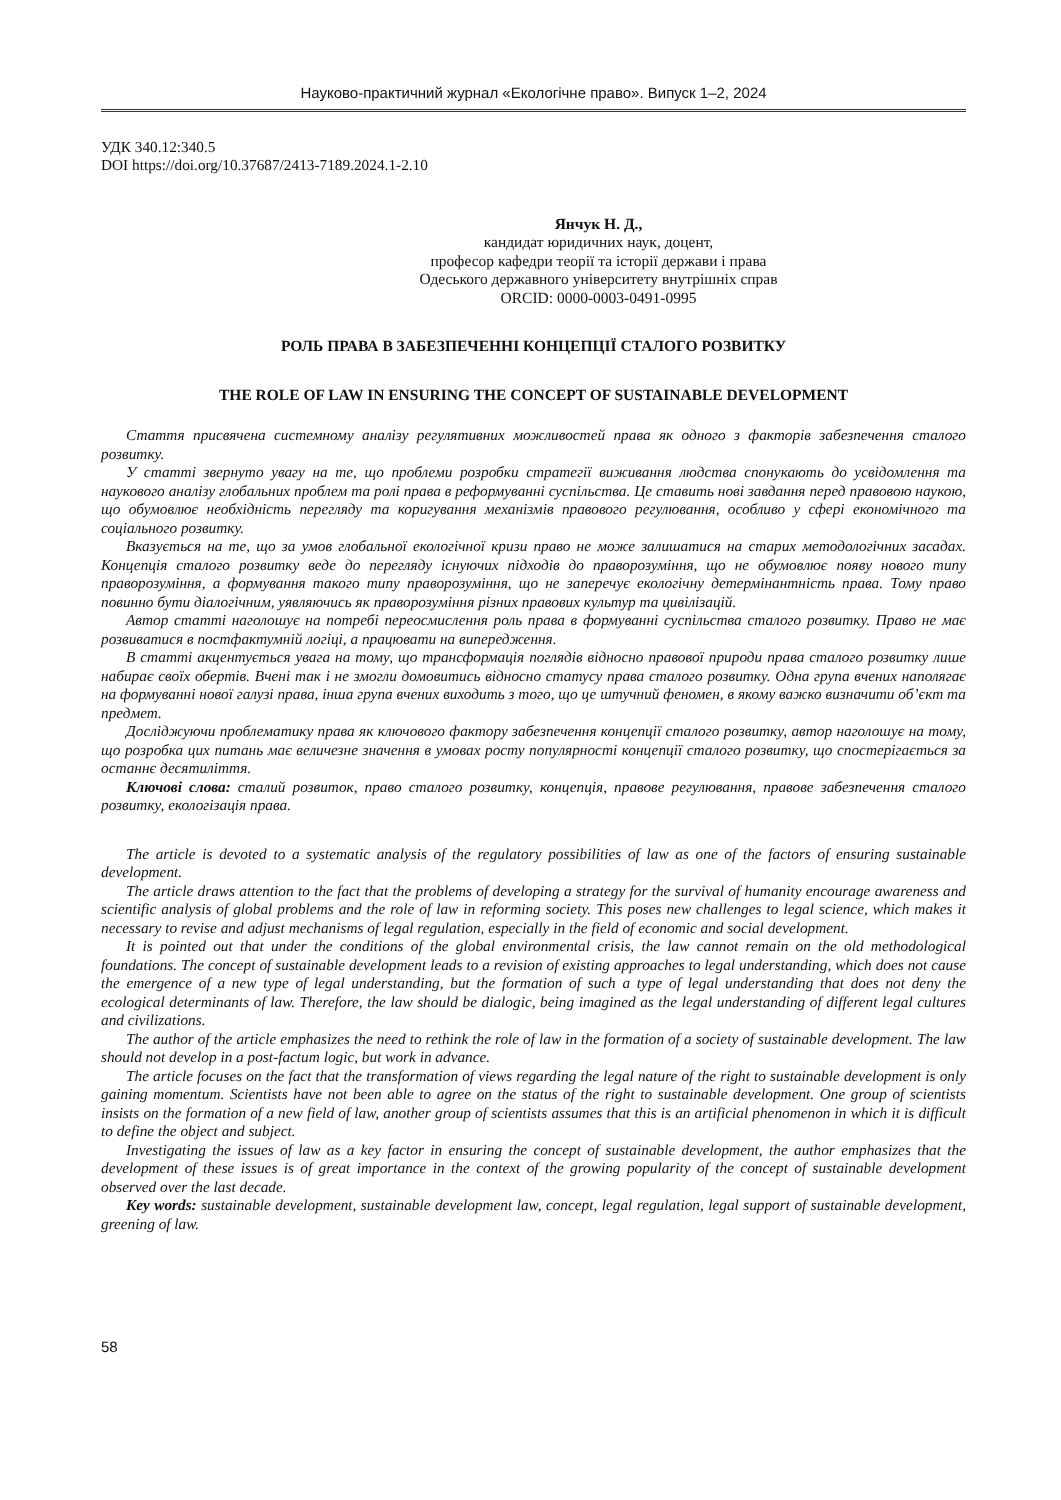Науково-практичний журнал «Екологічне право». Випуск 1–2, 2024
УДК 340.12:340.5
DOI https://doi.org/10.37687/2413-7189.2024.1-2.10
Янчук Н. Д.,
кандидат юридичних наук, доцент,
професор кафедри теорії та історії держави і права
Одеського державного університету внутрішніх справ
ORCID: 0000-0003-0491-0995
РОЛЬ ПРАВА В ЗАБЕЗПЕЧЕННІ КОНЦЕПЦІЇ СТАЛОГО РОЗВИТКУ
THE ROLE OF LAW IN ENSURING THE CONCEPT OF SUSTAINABLE DEVELOPMENT
Стаття присвячена системному аналізу регулятивних можливостей права як одного з факторів забезпечення сталого розвитку.
У статті звернуто увагу на те, що проблеми розробки стратегії виживання людства спонукають до усвідомлення та наукового аналізу глобальних проблем та ролі права в реформуванні суспільства. Це ставить нові завдання перед правовою наукою, що обумовлює необхідність перегляду та коригування механізмів правового регулювання, особливо у сфері економічного та соціального розвитку.
Вказується на те, що за умов глобальної екологічної кризи право не може залишатися на старих методологічних засадах. Концепція сталого розвитку веде до перегляду існуючих підходів до праворозуміння, що не обумовлює появу нового типу праворозуміння, а формування такого типу праворозуміння, що не заперечує екологічну детермінантність права. Тому право повинно бути діалогічним, уявляючись як праворозуміння різних правових культур та цивілізацій.
Автор статті наголошує на потребі переосмислення роль права в формуванні суспільства сталого розвитку. Право не має розвиватися в постфактумній логіці, а працювати на випередження.
В статті акцентується увага на тому, що трансформація поглядів відносно правової природи права сталого розвитку лише набирає своїх обертів. Вчені так і не змогли домовитись відносно статусу права сталого розвитку. Одна група вчених наполягає на формуванні нової галузі права, інша група вчених виходить з того, що це штучний феномен, в якому важко визначити об’єкт та предмет.
Досліджуючи проблематику права як ключового фактору забезпечення концепції сталого розвитку, автор наголошує на тому, що розробка цих питань має величезне значення в умовах росту популярності концепції сталого розвитку, що спостерігається за останнє десятиліття.
Ключові слова: сталий розвиток, право сталого розвитку, концепція, правове регулювання, правове забезпечення сталого розвитку, екологізація права.
The article is devoted to a systematic analysis of the regulatory possibilities of law as one of the factors of ensuring sustainable development.
The article draws attention to the fact that the problems of developing a strategy for the survival of humanity encourage awareness and scientific analysis of global problems and the role of law in reforming society. This poses new challenges to legal science, which makes it necessary to revise and adjust mechanisms of legal regulation, especially in the field of economic and social development.
It is pointed out that under the conditions of the global environmental crisis, the law cannot remain on the old methodological foundations. The concept of sustainable development leads to a revision of existing approaches to legal understanding, which does not cause the emergence of a new type of legal understanding, but the formation of such a type of legal understanding that does not deny the ecological determinants of law. Therefore, the law should be dialogic, being imagined as the legal understanding of different legal cultures and civilizations.
The author of the article emphasizes the need to rethink the role of law in the formation of a society of sustainable development. The law should not develop in a post-factum logic, but work in advance.
The article focuses on the fact that the transformation of views regarding the legal nature of the right to sustainable development is only gaining momentum. Scientists have not been able to agree on the status of the right to sustainable development. One group of scientists insists on the formation of a new field of law, another group of scientists assumes that this is an artificial phenomenon in which it is difficult to define the object and subject.
Investigating the issues of law as a key factor in ensuring the concept of sustainable development, the author emphasizes that the development of these issues is of great importance in the context of the growing popularity of the concept of sustainable development observed over the last decade.
Key words: sustainable development, sustainable development law, concept, legal regulation, legal support of sustainable development, greening of law.
58